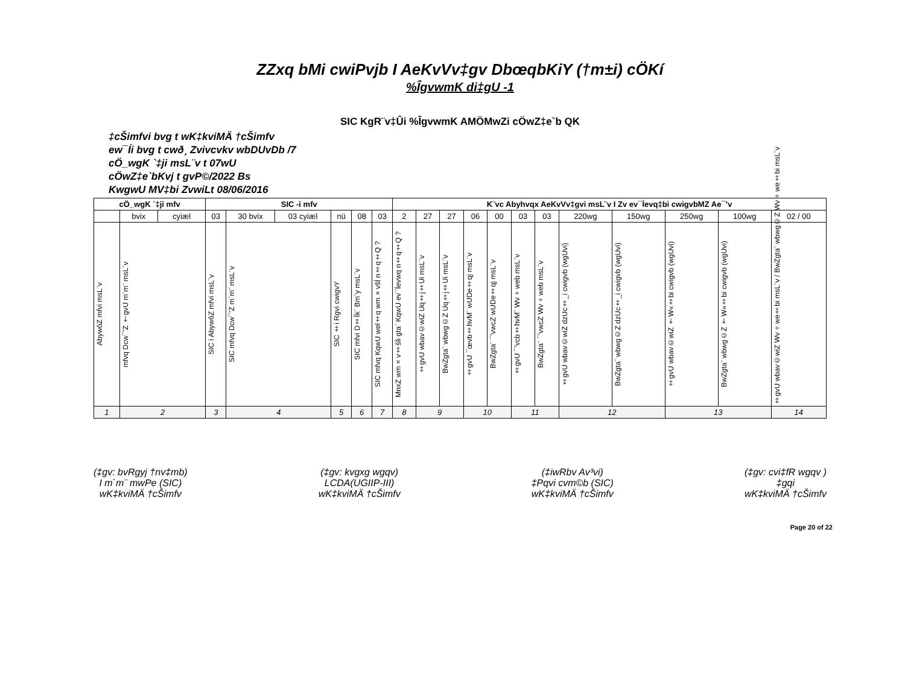ZZxq bMi cwiPvjb I AeKvVv‡gv DbœqbKiY (†m±i) cÖKí
%ÎgvwmK di‡gU -1
SIC KgR¨v‡Ûi %ÎgvwmK AMÖMwZi cÖwZ‡e`b QK
‡cŠimfvi bvg t wK‡kviMÄ †cŠimfv
ew¯Íi bvg t cwð¸ Zvivcvkv wbDUvDb /7
cÖ_wgK `‡ji msL¨v t 07wU
cÖwZ‡e`bKvj t gvP©/2022 Bs
KwgwU MV‡bi ZvwiLt 08/06/2016
| cÖ_wgK `‡ji mfv | | | SIC -i mfv | | | | | | K¨vc Abyhvqx AeKvVv‡gvi msL¨v I Zv ev¯Íevq‡bi cwigvbMZ Ae¯’v | | | | | | | | | | | |
| --- | --- | --- | --- | --- | --- | --- | --- | --- | --- | --- | --- | --- | --- | --- | --- | --- | --- | --- | --- | --- |
| | bvix | cyiæl | 03 | 30 bvix | 03 cyiæl | nü | 08 | 03 | 2 | 27 | 27 | 06 | 00 | 03 | 03 | 220wg | 150wg | 250wg | 100wg | 02 / 00 |
| AbywôZ mfvi msL¨v | mfvq Dcw¯’Z †gvU m`m¨ msL¨v | | SIC i AbywôZ mfvi msL¨v | SIC mfvq Dcw¯’Z m`m¨ msL¨v | | SIC ‡i Rgvi cwigvY | SIC mfvi D‡Ïk¨ Bm¨y msL¨v | SIC mfvq KqwU wel‡q wm×všÍ n‡q‡Q ? | MnxZ wm×v‡šÍi gta¨ KqwU ev¯Íevwq n‡q‡Q ? | ‡gvU wbav©wiZ Uq‡j‡Ui msL¨v | BwZgta¨ wbwg©Z Uq‡j‡Ui msL¨v | ‡gvU ¯œvb‡hvM¨ wUDe‡qj msL¨v | BwZgta¨ ¯’vwcZ wUDe‡qj msL¨v | ‡gvU ¯’vcb‡hvM¨ Wv÷web msL¨v | BwZgta¨ ¯’vwcZ Wv÷web msL¨v | ‡gvU wbav©wiZ dzUc‡_i cwigvb (wgUvi) | BwZgta¨ wbwg©Z dzUc‡_i cwigvb (wgUvi) | ‡gvU wbav©wiZ †W«‡bi cwigvb (wgUvi) | BwZgta¨ wbwg©Z †W«‡bi cwigvb (wgUvi) | ‡gvU wbav©wiZ Wv÷we‡bi msL¨v / BwZgta¨ wbwg©Z Wv÷we‡bi msL¨v |
| 1 | 2 | | 3 | 4 | | 5 | 6 | 7 | 8 | 9 | | 10 | | 11 | | 12 | | 13 | | 14 |
(‡gv: bvRgyj †nv‡mb)
I m`m¨ mwPe (SIC)
wK‡kviMÄ †cŠimfv
(‡gv: kvgxg wgqv)
LCDA(UGIIP-III)
wK‡kviMÄ †cŠimfv
(‡iwRbv Av³vi)
‡Pqvi cvm©b (SIC)
wK‡kviMÄ †cŠimfv
(‡gv: cvi‡fR wgqv )
‡gqi
wK‡kviMÄ †cŠimfv
Page 20 of 22